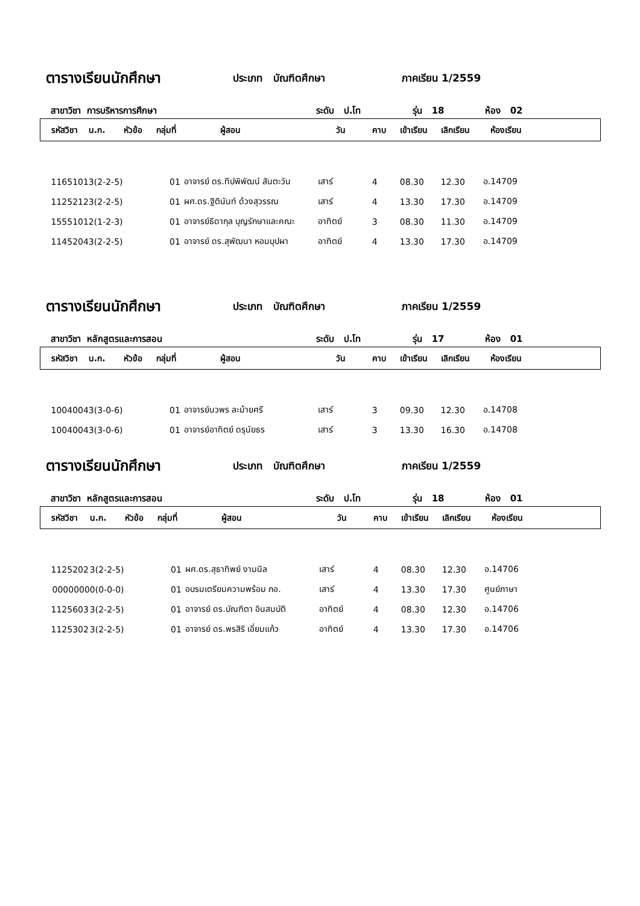ตารางเรียนนักศึกษา ประเภท บัณฑิตศึกษา ภาคเรียน 1/2559
สาขาวิชา การบริหารการศึกษา ระดับ ป.โท รุ่น 18 ห้อง 02
| รหัสวิชา | น.ก. | หัวข้อ | กลุ่มที่ | ผู้สอน | วัน | คาบ | เข้าเรียน | เลิกเรียน | ห้องเรียน |
| --- | --- | --- | --- | --- | --- | --- | --- | --- | --- |
| 1165101 | 3(2-2-5) | | 01 | อาจารย์ ดร.ทีปพิพัฒน์ สันตะวัน | เสาร์ | 4 | 08.30 | 12.30 | อ.14709 |
| 1125212 | 3(2-2-5) | | 01 | ผศ.ดร.ฐิตินันท์ ด้วงสุวรรณ | เสาร์ | 4 | 13.30 | 17.30 | อ.14709 |
| 1555101 | 2(1-2-3) | | 01 | อาจารย์ธิดากุล บุญรักษาและคณะ | อาทิตย์ | 3 | 08.30 | 11.30 | อ.14709 |
| 1145204 | 3(2-2-5) | | 01 | อาจารย์ ดร.สุพัฒนา หอมบุปผา | อาทิตย์ | 4 | 13.30 | 17.30 | อ.14709 |
ตารางเรียนนักศึกษา ประเภท บัณฑิตศึกษา ภาคเรียน 1/2559
สาขาวิชา หลักสูตรและการสอน ระดับ ป.โท รุ่น 17 ห้อง 01
| รหัสวิชา | น.ก. | หัวข้อ | กลุ่มที่ | ผู้สอน | วัน | คาบ | เข้าเรียน | เลิกเรียน | ห้องเรียน |
| --- | --- | --- | --- | --- | --- | --- | --- | --- | --- |
| 1004004 | 3(3-0-6) | | 01 | อาจารย์นวพร ละม้ายศรี | เสาร์ | 3 | 09.30 | 12.30 | อ.14708 |
| 1004004 | 3(3-0-6) | | 01 | อาจารย์อาทิตย์ ดรุนัยธร | เสาร์ | 3 | 13.30 | 16.30 | อ.14708 |
ตารางเรียนนักศึกษา ประเภท บัณฑิตศึกษา ภาคเรียน 1/2559
สาขาวิชา หลักสูตรและการสอน ระดับ ป.โท รุ่น 18 ห้อง 01
| รหัสวิชา | น.ก. | หัวข้อ | กลุ่มที่ | ผู้สอน | วัน | คาบ | เข้าเรียน | เลิกเรียน | ห้องเรียน |
| --- | --- | --- | --- | --- | --- | --- | --- | --- | --- |
| 1125202 | 3(2-2-5) | | 01 | ผศ.ดร.สุธาทิพย์ งามนิล | เสาร์ | 4 | 08.30 | 12.30 | อ.14706 |
| 0000000 | 0(0-0-0) | | 01 | อบรมเตรียมความพร้อม ภอ. | เสาร์ | 4 | 13.30 | 17.30 | ศูนย์ภาษา |
| 1125603 | 3(2-2-5) | | 01 | อาจารย์ ดร.บัณฑิตา อินสมบัติ | อาทิตย์ | 4 | 08.30 | 12.30 | อ.14706 |
| 1125302 | 3(2-2-5) | | 01 | อาจารย์ ดร.พรสิริ เอี่ยมแก้ว | อาทิตย์ | 4 | 13.30 | 17.30 | อ.14706 |